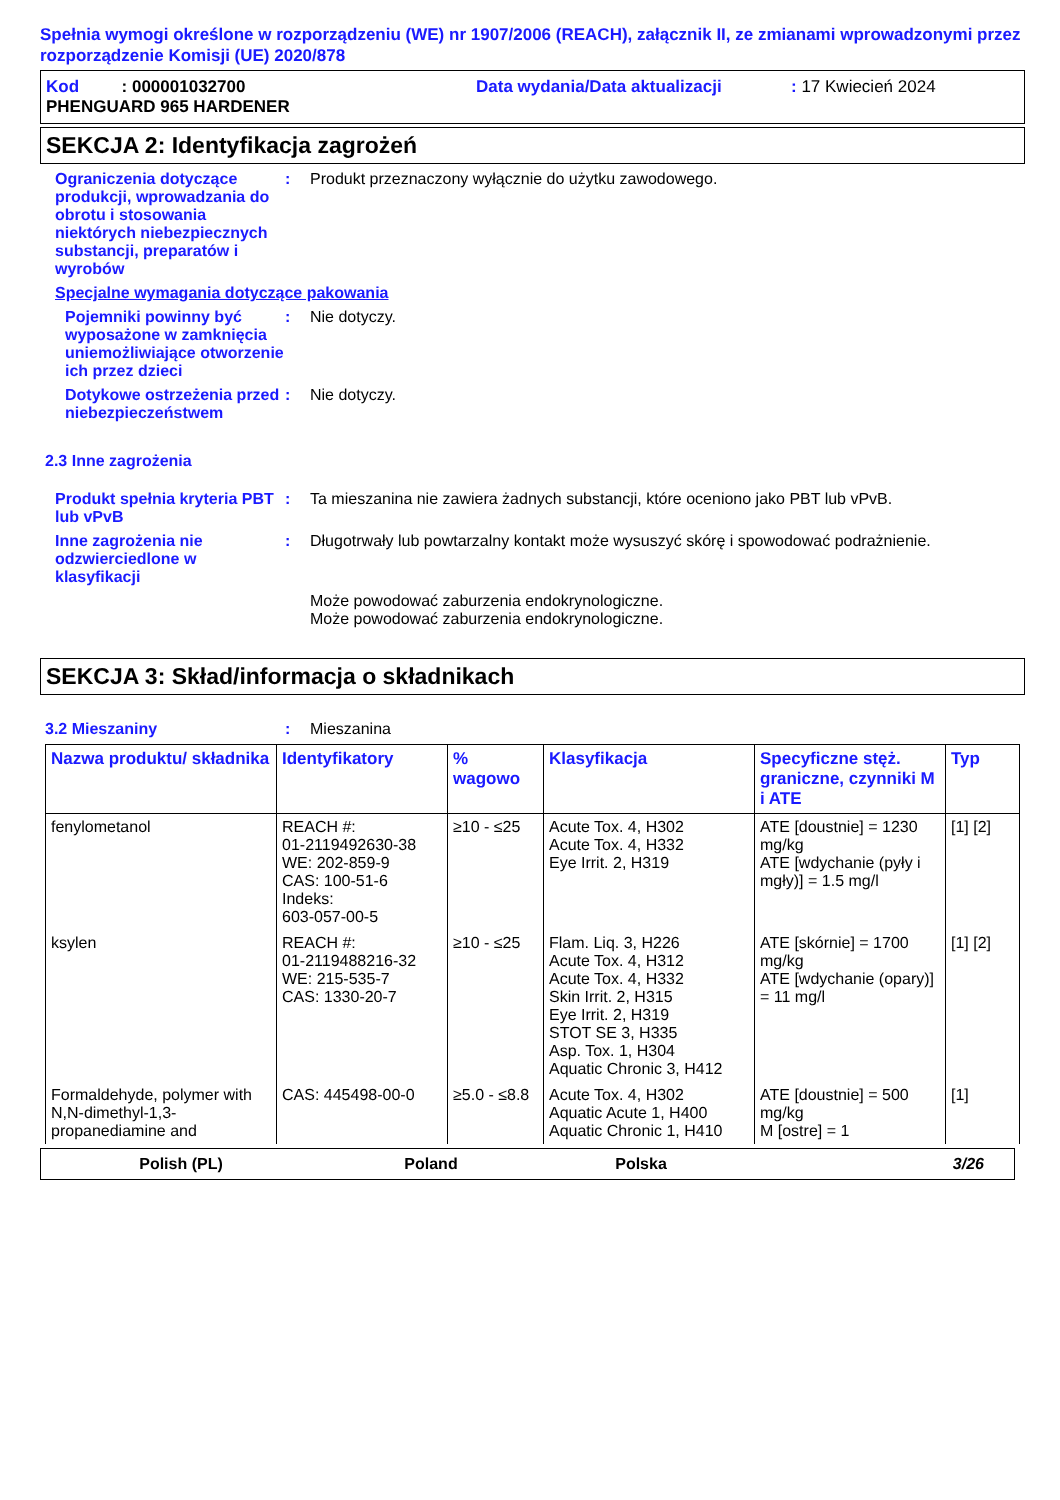Spełnia wymogi określone w rozporządzeniu (WE) nr 1907/2006 (REACH), załącznik II, ze zmianami wprowadzonymi przez rozporządzenie Komisji (UE) 2020/878
Kod : 000001032700 Data wydania/Data aktualizacji: 17 Kwiecień 2024
PHENGUARD 965 HARDENER
SEKCJA 2: Identyfikacja zagrożeń
Ograniczenia dotyczące produkcji, wprowadzania do obrotu i stosowania niektórych niebezpiecznych substancji, preparatów i wyrobów
: Produkt przeznaczony wyłącznie do użytku zawodowego.
Specjalne wymagania dotyczące pakowania
Pojemniki powinny być wyposażone w zamknięcia uniemożliwiające otworzenie ich przez dzieci
: Nie dotyczy.
Dotykowe ostrzeżenia przed niebezpieczeństwem
: Nie dotyczy.
2.3 Inne zagrożenia
Produkt spełnia kryteria PBT lub vPvB
: Ta mieszanina nie zawiera żadnych substancji, które oceniono jako PBT lub vPvB.
Inne zagrożenia nie odzwierciedlone w klasyfikacji
: Długotrwały lub powtarzalny kontakt może wysuszyć skórę i spowodować podrażnienie.
Może powodować zaburzenia endokrynologiczne.
Może powodować zaburzenia endokrynologiczne.
SEKCJA 3: Skład/informacja o składnikach
3.2 Mieszaniny : Mieszanina
| Nazwa produktu/ składnika | Identyfikatory | % wagowo | Klasyfikacja | Specyficzne stęż. graniczne, czynniki M i ATE | Typ |
| --- | --- | --- | --- | --- | --- |
| fenylometanol | REACH #: 01-2119492630-38 WE: 202-859-9 CAS: 100-51-6 Indeks: 603-057-00-5 | ≥10 - ≤25 | Acute Tox. 4, H302 Acute Tox. 4, H332 Eye Irrit. 2, H319 | ATE [doustnie] = 1230 mg/kg ATE [wdychanie (pyły i mgły)] = 1.5 mg/l | [1] [2] |
| ksylen | REACH #: 01-2119488216-32 WE: 215-535-7 CAS: 1330-20-7 | ≥10 - ≤25 | Flam. Liq. 3, H226 Acute Tox. 4, H312 Acute Tox. 4, H332 Skin Irrit. 2, H315 Eye Irrit. 2, H319 STOT SE 3, H335 Asp. Tox. 1, H304 Aquatic Chronic 3, H412 | ATE [skórnie] = 1700 mg/kg ATE [wdychanie (opary)] = 11 mg/l | [1] [2] |
| Formaldehyde, polymer with N,N-dimethyl-1,3-propanediamine and | CAS: 445498-00-0 | ≥5.0 - ≤8.8 | Acute Tox. 4, H302 Aquatic Acute 1, H400 Aquatic Chronic 1, H410 | ATE [doustnie] = 500 mg/kg M [ostre] = 1 | [1] |
Polish (PL) Poland Polska 3/26